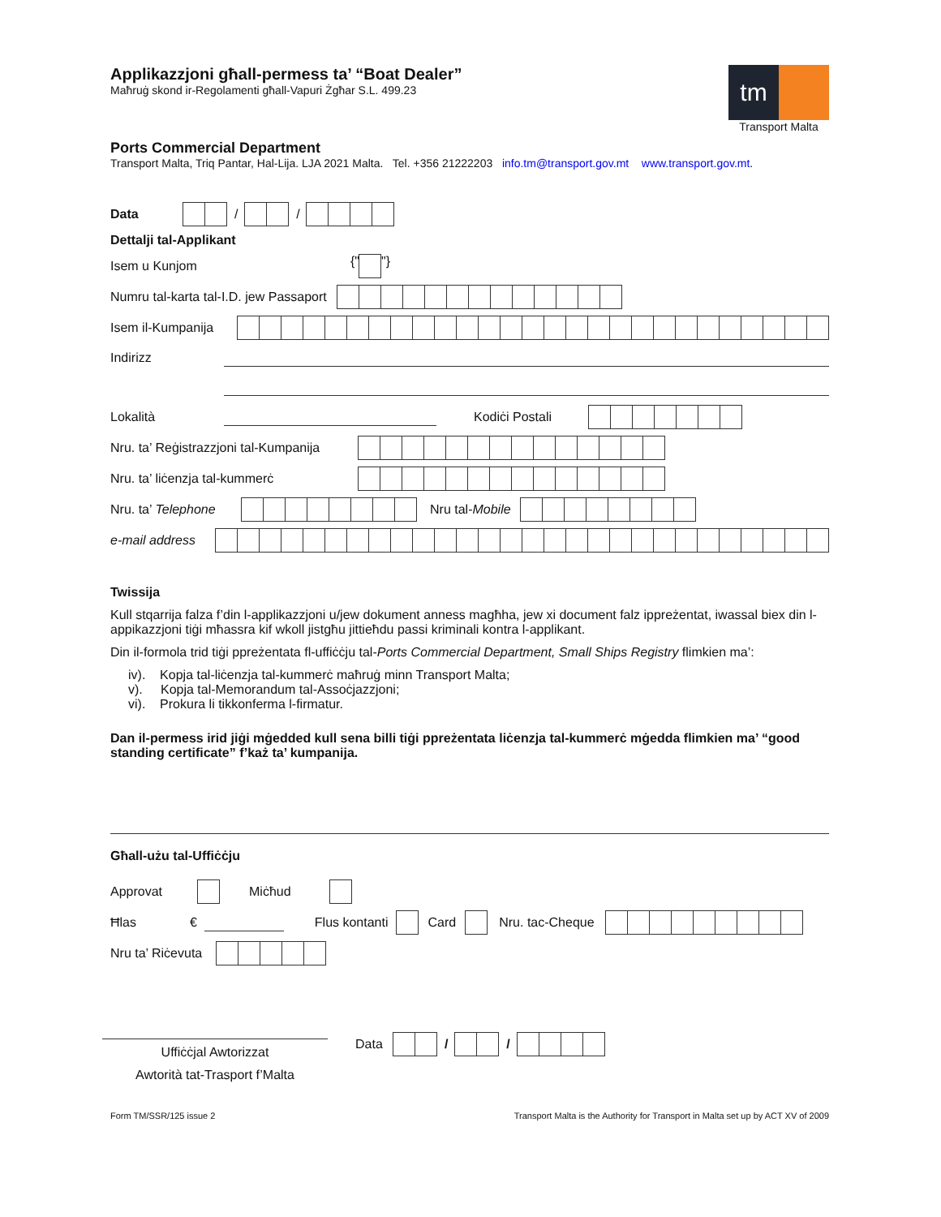Applikazzjoni għall-permess ta’ “Boat Dealer”
Maħruġ skond ir-Regolamenti għall-Vapuri Żgħar S.L. 499.23
tm
Transport Malta
Ports Commercial Department
Transport Malta, Triq Pantar, Hal-Lija. LJA 2021 Malta. Tel. +356 21222203 info.tm@transport.gov.mt www.transport.gov.mt.
Data / /
Dettalji tal-Applikant
Isem u Kunjom {" "}
Numru tal-karta tal-I.D. jew Passaport
Isem il-Kumpanija
Indirizz
Lokalità Kodiċi Postali
Nru. ta’ Reġistrazzjoni tal-Kumpanija
Nru. ta’ liċenzja tal-kummerċ
Nru. ta’ Telephone Nru tal-Mobile
e-mail address
Twissija
Kull stqarrija falza f’din l-applikazzjoni u/jew dokument anness magħha, jew xi document falz ippreżentat, iwassal biex din l-appikazzjoni tiġi mħassra kif wkoll jistgħu jittieħdu passi kriminali kontra l-applikant.
Din il-formola trid tiġi ppreżentata fl-uffiċċju tal-Ports Commercial Department, Small Ships Registry flimkien ma’:
iv). Kopja tal-liċenzja tal-kummerċ maħruġ minn Transport Malta;
v). Kopja tal-Memorandum tal-Assoċjazzjoni;
vi). Prokura li tikkonferma l-firmatur.
Dan il-permess irid jiġi mġedded kull sena billi tiġi ppreżentata liċenzja tal-kummerċ mġedda flimkien ma’ “good standing certificate” f’każ ta’ kumpanija.
Għall-użu tal-Uffiċċju
Approvat Miċħud
Ħlas € Flus kontanti Card Nru. tac-Cheque
Nru ta’ Riċevuta
Uffiċċjal Awtorizzat
Awtorità tat-Trasport f’Malta
Data / /
Form TM/SSR/125 issue 2 Transport Malta is the Authority for Transport in Malta set up by ACT XV of 2009